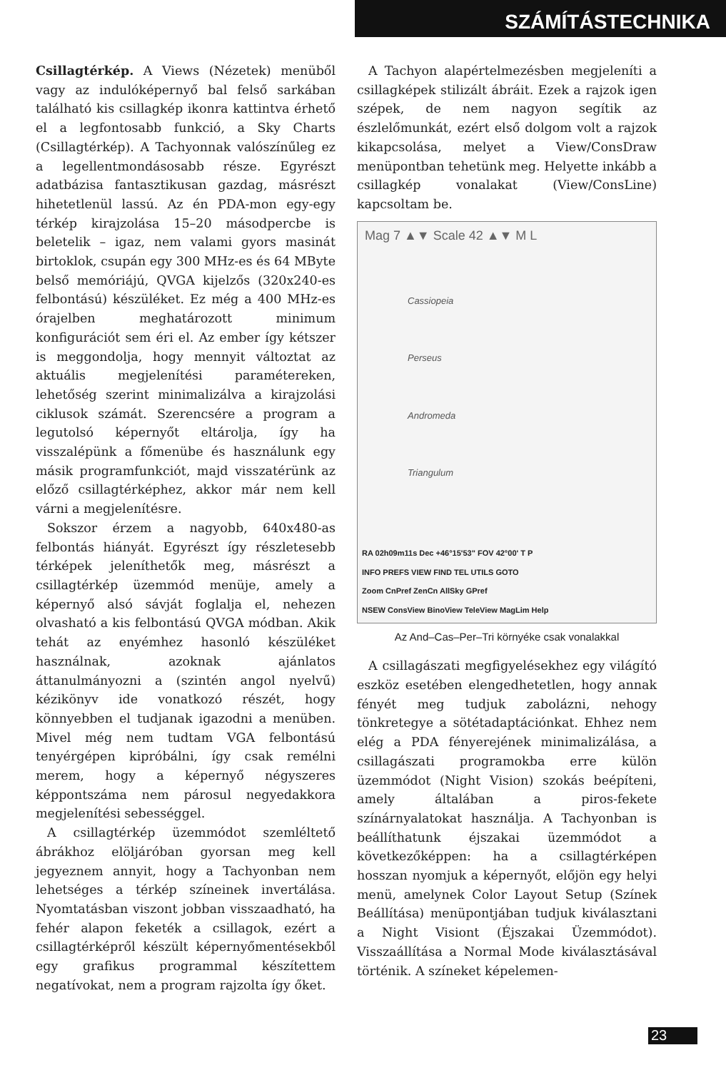SZÁMÍTÁSTECHNIKA
Csillagtérkép. A Views (Nézetek) menüből vagy az indulóképernyő bal felső sarkában található kis csillagkép ikonra kattintva érhető el a legfontosabb funkció, a Sky Charts (Csillagtérkép). A Tachyonnak valószínűleg ez a legellentmondásosabb része. Egyrészt adatbázisa fantasztikusan gazdag, másrészt hihetetlenül lassú. Az én PDA-mon egy-egy térkép kirajzolása 15–20 másodpercbe is beletelik – igaz, nem valami gyors masinát birtoklok, csupán egy 300 MHz-es és 64 MByte belső memóriájú, QVGA kijelzős (320x240-es felbontású) készüléket. Ez még a 400 MHz-es órajelben meghatározott minimum konfigurációt sem éri el. Az ember így kétszer is meggondolja, hogy mennyit változtat az aktuális megjelenítési paramétereken, lehetőség szerint minimalizálva a kirajzolási ciklusok számát. Szerencsére a program a legutolsó képernyőt eltárolja, így ha visszalépünk a főmenübe és használunk egy másik programfunkciót, majd visszatérünk az előző csillagtérképhez, akkor már nem kell várni a megjelenítésre.
Sokszor érzem a nagyobb, 640x480-as felbontás hiányát. Egyrészt így részletesebb térképek jeleníthetők meg, másrészt a csillagtérkép üzemmód menüje, amely a képernyő alsó sávját foglalja el, nehezen olvasható a kis felbontású QVGA módban. Akik tehát az enyémhez hasonló készüléket használnak, azoknak ajánlatos áttanulmányozni a (szintén angol nyelvű) kézikönyv ide vonatkozó részét, hogy könnyebben el tudjanak igazodni a menüben. Mivel még nem tudtam VGA felbontású tenyérgépen kipróbálni, így csak remélni merem, hogy a képernyő négyszeres képpontszáma nem párosul negyedakkora megjelenítési sebességgel.
A csillagtérkép üzemmódot szemléltető ábrákhoz elöljáróban gyorsan meg kell jegyeznem annyit, hogy a Tachyonban nem lehetséges a térkép színeinek invertálása. Nyomtatásban viszont jobban visszaadható, ha fehér alapon feketék a csillagok, ezért a csillagtérképről készült képernyőmentésekből egy grafikus programmal készítettem negatívokat, nem a program rajzolta így őket.
A Tachyon alapértelmezésben megjeleníti a csillagképek stilizált ábráit. Ezek a rajzok igen szépek, de nem nagyon segítik az észlelőmunkát, ezért első dolgom volt a rajzok kikapcsolása, melyet a View/ConsDraw menüpontban tehetünk meg. Helyette inkább a csillagkép vonalakat (View/ConsLine) kapcsoltam be.
Mag 7 ▲▼ Scale 42 ▲▼ M L
Cassiopeia
Perseus
Andromeda
Triangulum
RA 02h09m11s Dec +46°15'53" FOV 42°00' T P
INFO PREFS VIEW FIND TEL UTILS GOTO
Zoom CnPref ZenCn AllSky GPref
NSEW ConsView BinoView TeleView MagLim Help
Az And–Cas–Per–Tri környéke csak vonalakkal
A csillagászati megfigyelésekhez egy világító eszköz esetében elengedhetetlen, hogy annak fényét meg tudjuk zabolázni, nehogy tönkretegye a sötétadaptációnkat. Ehhez nem elég a PDA fényerejének minimalizálása, a csillagászati programokba erre külön üzemmódot (Night Vision) szokás beépíteni, amely általában a piros-fekete színárnyalatokat használja. A Tachyonban is beállíthatunk éjszakai üzemmódot a következőképpen: ha a csillagtérképen hosszan nyomjuk a képernyőt, előjön egy helyi menü, amelynek Color Layout Setup (Színek Beállítása) menüpontjában tudjuk kiválasztani a Night Visiont (Éjszakai Üzemmódot). Visszaállítása a Normal Mode kiválasztásával történik. A színeket képelemen-
23